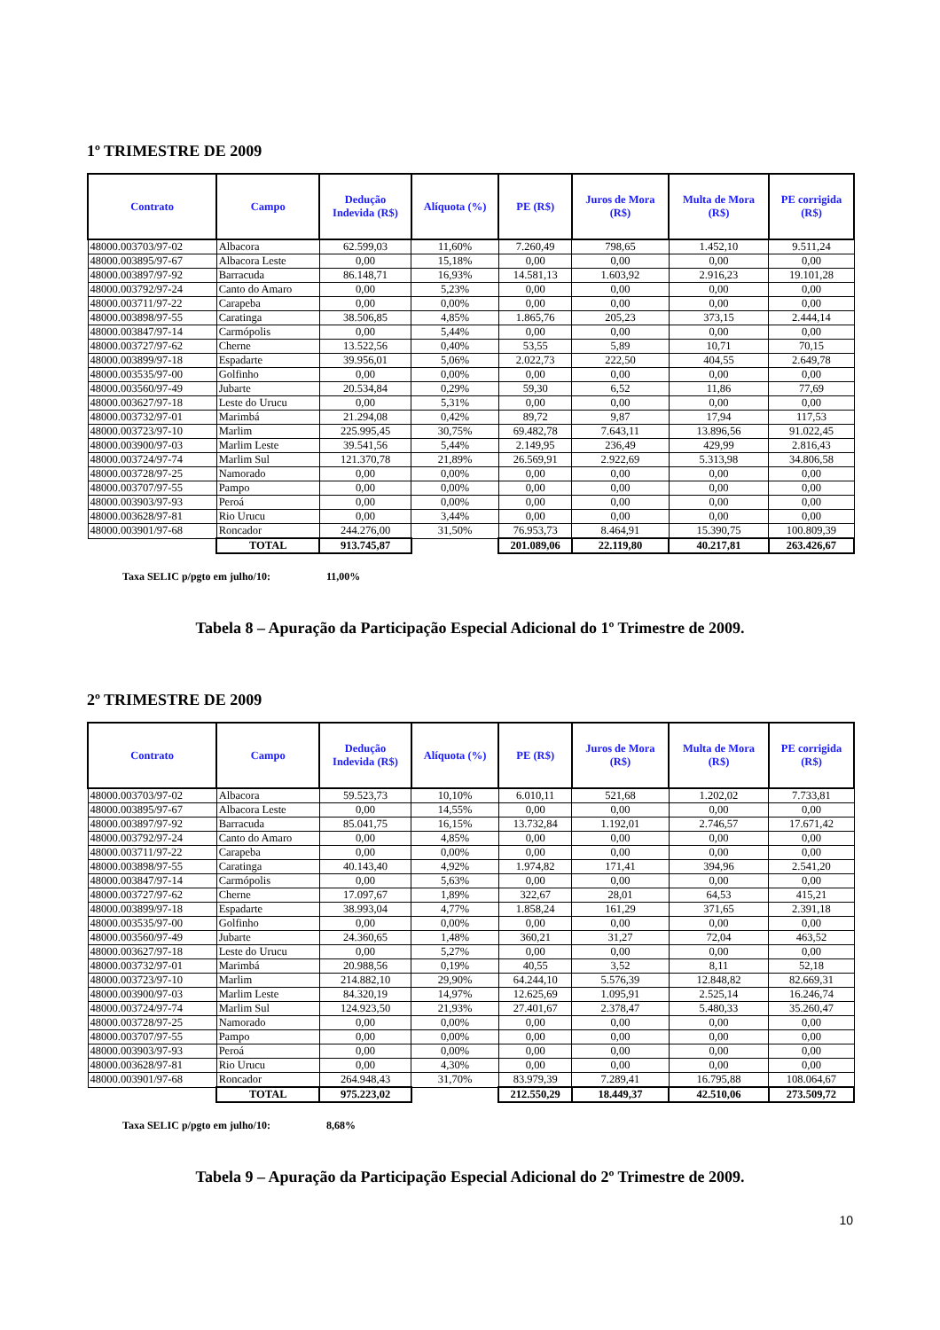1º TRIMESTRE DE 2009
| Contrato | Campo | Dedução Indevida (R$) | Alíquota (%) | PE (R$) | Juros de Mora (R$) | Multa de Mora (R$) | PE corrigida (R$) |
| --- | --- | --- | --- | --- | --- | --- | --- |
| 48000.003703/97-02 | Albacora | 62.599,03 | 11,60% | 7.260,49 | 798,65 | 1.452,10 | 9.511,24 |
| 48000.003895/97-67 | Albacora Leste | 0,00 | 15,18% | 0,00 | 0,00 | 0,00 | 0,00 |
| 48000.003897/97-92 | Barracuda | 86.148,71 | 16,93% | 14.581,13 | 1.603,92 | 2.916,23 | 19.101,28 |
| 48000.003792/97-24 | Canto do Amaro | 0,00 | 5,23% | 0,00 | 0,00 | 0,00 | 0,00 |
| 48000.003711/97-22 | Carapeba | 0,00 | 0,00% | 0,00 | 0,00 | 0,00 | 0,00 |
| 48000.003898/97-55 | Caratinga | 38.506,85 | 4,85% | 1.865,76 | 205,23 | 373,15 | 2.444,14 |
| 48000.003847/97-14 | Carmópolis | 0,00 | 5,44% | 0,00 | 0,00 | 0,00 | 0,00 |
| 48000.003727/97-62 | Cherne | 13.522,56 | 0,40% | 53,55 | 5,89 | 10,71 | 70,15 |
| 48000.003899/97-18 | Espadarte | 39.956,01 | 5,06% | 2.022,73 | 222,50 | 404,55 | 2.649,78 |
| 48000.003535/97-00 | Golfinho | 0,00 | 0,00% | 0,00 | 0,00 | 0,00 | 0,00 |
| 48000.003560/97-49 | Jubarte | 20.534,84 | 0,29% | 59,30 | 6,52 | 11,86 | 77,69 |
| 48000.003627/97-18 | Leste do Urucu | 0,00 | 5,31% | 0,00 | 0,00 | 0,00 | 0,00 |
| 48000.003732/97-01 | Marimbá | 21.294,08 | 0,42% | 89,72 | 9,87 | 17,94 | 117,53 |
| 48000.003723/97-10 | Marlim | 225.995,45 | 30,75% | 69.482,78 | 7.643,11 | 13.896,56 | 91.022,45 |
| 48000.003900/97-03 | Marlim Leste | 39.541,56 | 5,44% | 2.149,95 | 236,49 | 429,99 | 2.816,43 |
| 48000.003724/97-74 | Marlim Sul | 121.370,78 | 21,89% | 26.569,91 | 2.922,69 | 5.313,98 | 34.806,58 |
| 48000.003728/97-25 | Namorado | 0,00 | 0,00% | 0,00 | 0,00 | 0,00 | 0,00 |
| 48000.003707/97-55 | Pampo | 0,00 | 0,00% | 0,00 | 0,00 | 0,00 | 0,00 |
| 48000.003903/97-93 | Peroá | 0,00 | 0,00% | 0,00 | 0,00 | 0,00 | 0,00 |
| 48000.003628/97-81 | Rio Urucu | 0,00 | 3,44% | 0,00 | 0,00 | 0,00 | 0,00 |
| 48000.003901/97-68 | Roncador | 244.276,00 | 31,50% | 76.953,73 | 8.464,91 | 15.390,75 | 100.809,39 |
| | TOTAL | 913.745,87 | | 201.089,06 | 22.119,80 | 40.217,81 | 263.426,67 |
Taxa SELIC p/pgto em julho/10: 11,00%
Tabela 8 – Apuração da Participação Especial Adicional do 1º Trimestre de 2009.
2º TRIMESTRE DE 2009
| Contrato | Campo | Dedução Indevida (R$) | Alíquota (%) | PE (R$) | Juros de Mora (R$) | Multa de Mora (R$) | PE corrigida (R$) |
| --- | --- | --- | --- | --- | --- | --- | --- |
| 48000.003703/97-02 | Albacora | 59.523,73 | 10,10% | 6.010,11 | 521,68 | 1.202,02 | 7.733,81 |
| 48000.003895/97-67 | Albacora Leste | 0,00 | 14,55% | 0,00 | 0,00 | 0,00 | 0,00 |
| 48000.003897/97-92 | Barracuda | 85.041,75 | 16,15% | 13.732,84 | 1.192,01 | 2.746,57 | 17.671,42 |
| 48000.003792/97-24 | Canto do Amaro | 0,00 | 4,85% | 0,00 | 0,00 | 0,00 | 0,00 |
| 48000.003711/97-22 | Carapeba | 0,00 | 0,00% | 0,00 | 0,00 | 0,00 | 0,00 |
| 48000.003898/97-55 | Caratinga | 40.143,40 | 4,92% | 1.974,82 | 171,41 | 394,96 | 2.541,20 |
| 48000.003847/97-14 | Carmópolis | 0,00 | 5,63% | 0,00 | 0,00 | 0,00 | 0,00 |
| 48000.003727/97-62 | Cherne | 17.097,67 | 1,89% | 322,67 | 28,01 | 64,53 | 415,21 |
| 48000.003899/97-18 | Espadarte | 38.993,04 | 4,77% | 1.858,24 | 161,29 | 371,65 | 2.391,18 |
| 48000.003535/97-00 | Golfinho | 0,00 | 0,00% | 0,00 | 0,00 | 0,00 | 0,00 |
| 48000.003560/97-49 | Jubarte | 24.360,65 | 1,48% | 360,21 | 31,27 | 72,04 | 463,52 |
| 48000.003627/97-18 | Leste do Urucu | 0,00 | 5,27% | 0,00 | 0,00 | 0,00 | 0,00 |
| 48000.003732/97-01 | Marimbá | 20.988,56 | 0,19% | 40,55 | 3,52 | 8,11 | 52,18 |
| 48000.003723/97-10 | Marlim | 214.882,10 | 29,90% | 64.244,10 | 5.576,39 | 12.848,82 | 82.669,31 |
| 48000.003900/97-03 | Marlim Leste | 84.320,19 | 14,97% | 12.625,69 | 1.095,91 | 2.525,14 | 16.246,74 |
| 48000.003724/97-74 | Marlim Sul | 124.923,50 | 21,93% | 27.401,67 | 2.378,47 | 5.480,33 | 35.260,47 |
| 48000.003728/97-25 | Namorado | 0,00 | 0,00% | 0,00 | 0,00 | 0,00 | 0,00 |
| 48000.003707/97-55 | Pampo | 0,00 | 0,00% | 0,00 | 0,00 | 0,00 | 0,00 |
| 48000.003903/97-93 | Peroá | 0,00 | 0,00% | 0,00 | 0,00 | 0,00 | 0,00 |
| 48000.003628/97-81 | Rio Urucu | 0,00 | 4,30% | 0,00 | 0,00 | 0,00 | 0,00 |
| 48000.003901/97-68 | Roncador | 264.948,43 | 31,70% | 83.979,39 | 7.289,41 | 16.795,88 | 108.064,67 |
| | TOTAL | 975.223,02 | | 212.550,29 | 18.449,37 | 42.510,06 | 273.509,72 |
Taxa SELIC p/pgto em julho/10: 8,68%
Tabela 9 – Apuração da Participação Especial Adicional do 2º Trimestre de 2009.
10